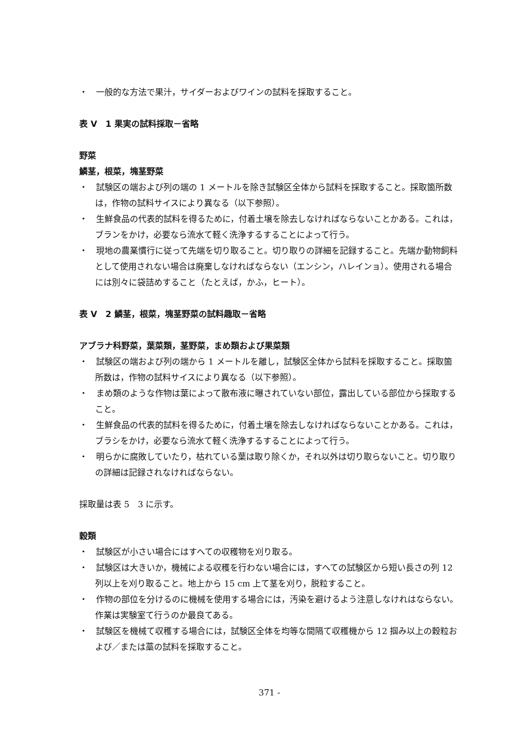・　一般的な方法で果汁，サイダーおよびワインの試料を採取すること。
表 V　1 果実の試料採取－省略
野菜
鱗茎，根菜，塊茎野菜
・　試験区の端および列の端の 1 メートルを除き試験区全体から試料を採取すること。採取箇所数は，作物の試料サイスにより異なる（以下参照）。
・　生鮮食品の代表的試料を得るために，付着土壌を除去しなければならないことかある。これは，ブランをかけ，必要なら流水て軽く洗浄するすることによって行う。
・　現地の農業慣行に従って先端を切り取ること。切り取りの詳細を記録すること。先端か動物飼料として使用されない場合は廃棄しなければならない（エンシン，ハレインョ）。使用される場合には別々に袋詰めすること（たとえば，かふ，ヒート）。
表 V　2 鱗茎，根菜，塊茎野菜の試料趣取－省略
アブラナ科野菜，葉菜類，茎野菜，まめ類および果菜類
・　試験区の端および列の端から 1 メートルを離し，試験区全体から試料を採取すること。採取箇所数は，作物の試料サイスにより異なる（以下参照）。
・　まめ類のような作物は葉によって散布液に曝されていない部位，露出している部位から採取すること。
・　生鮮食品の代表的試料を得るために，付着土壌を除去しなければならないことかある。これは，ブラシをかけ，必要なら流水て軽く洗浄するすることによって行う。
・　明らかに腐敗していたり，枯れている葉は取り除くか，それ以外は切り取らないこと。切り取りの詳細は記録されなければならない。
採取量は表 5　3 に示す。
穀類
・　試験区が小さい場合にはすへての収穫物を刈り取る。
・　試験区は大きいか，機械による収穫を行わない場合には，すへての試験区から短い長さの列 12 列以上を刈り取ること。地上から 15 cm 上て茎を刈り，脱粒すること。
・　作物の部位を分けるのに機械を使用する場合には，汚染を避けるよう注意しなけれはならない。作業は実験室て行うのか最良てある。
・　試験区を機械て収穫する場合には，試験区全体を均等な間隔て収穫機から 12 掴み以上の穀粒および／または藁の試料を採取すること。
371 -